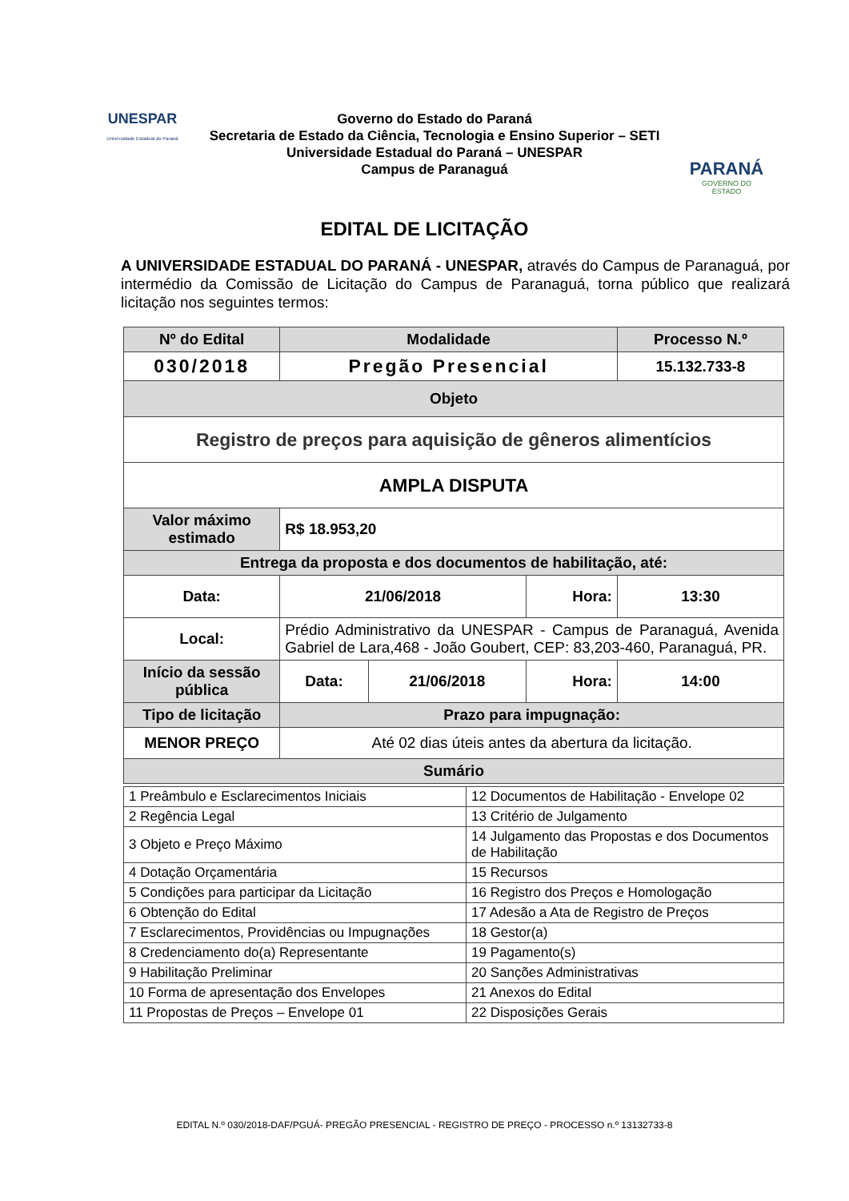UNESPAR
Universidade Estadual do Paraná
Governo do Estado do Paraná
Secretaria de Estado da Ciência, Tecnologia e Ensino Superior – SETI
Universidade Estadual do Paraná – UNESPAR
Campus de Paranaguá
PARANÁ
GOVERNO DO ESTADO
EDITAL DE LICITAÇÃO
A UNIVERSIDADE ESTADUAL DO PARANÁ - UNESPAR, através do Campus de Paranaguá, por intermédio da Comissão de Licitação do Campus de Paranaguá, torna público que realizará licitação nos seguintes termos:
| Nº do Edital | | Modalidade | | | Processo N.º |
| 030/2018 | | Pregão Presencial | | | 15.132.733-8 |
| Objeto | | | | | |
| Registro de preços para aquisição de gêneros alimentícios | | | | | |
| AMPLA DISPUTA | | | | | |
| Valor máximo estimado | | R$ 18.953,20 | | | |
| Entrega da proposta e dos documentos de habilitação, até: | | | | | |
| Data: | 21/06/2018 | | | Hora: | 13:30 |
| Local: | Prédio Administrativo da UNESPAR - Campus de Paranaguá, Avenida Gabriel de Lara,468 - João Goubert, CEP: 83,203-460, Paranaguá, PR. | | | | |
| Início da sessão pública | | Data: | 21/06/2018 | Hora: | 14:00 |
| Tipo de licitação | | Prazo para impugnação: | | | |
| MENOR PREÇO | | Até 02 dias úteis antes da abertura da licitação. | | | |
| Sumário | | | | | |
| 1 Preâmbulo e Esclarecimentos Iniciais | 12 Documentos de Habilitação - Envelope 02 |
| 2 Regência Legal | 13 Critério de Julgamento |
| 3 Objeto e Preço Máximo | 14 Julgamento das Propostas e dos Documentos de Habilitação |
| 4 Dotação Orçamentária | 15 Recursos |
| 5 Condições para participar da Licitação | 16 Registro dos Preços e Homologação |
| 6 Obtenção do Edital | 17 Adesão a Ata de Registro de Preços |
| 7 Esclarecimentos, Providências ou Impugnações | 18 Gestor(a) |
| 8 Credenciamento do(a) Representante | 19 Pagamento(s) |
| 9 Habilitação Preliminar | 20 Sanções Administrativas |
| 10 Forma de apresentação dos Envelopes | 21 Anexos do Edital |
| 11 Propostas de Preços – Envelope 01 | 22 Disposições Gerais |
EDITAL N.º 030/2018-DAF/PGUÁ- PREGÃO PRESENCIAL - REGISTRO DE PREÇO - PROCESSO n.º 13132733-8